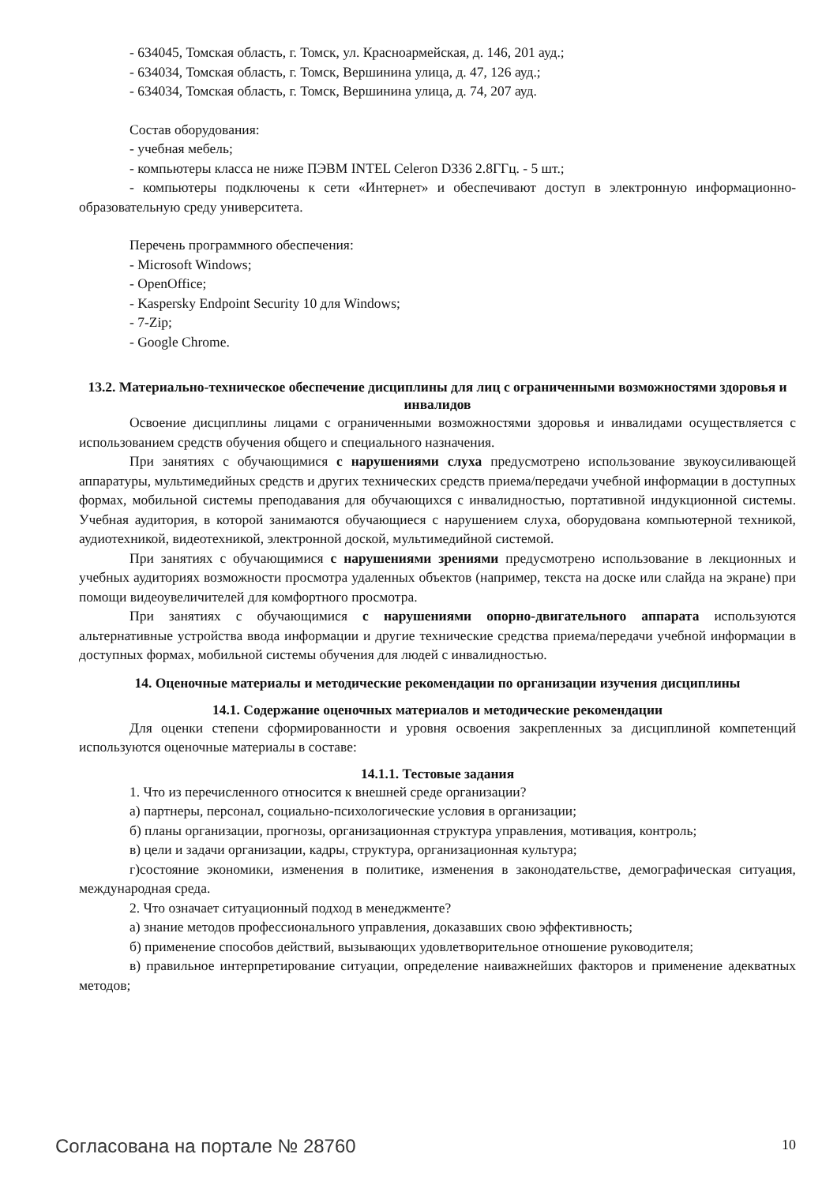- 634045, Томская область, г. Томск, ул. Красноармейская, д. 146, 201 ауд.;
- 634034, Томская область, г. Томск, Вершинина улица, д. 47, 126 ауд.;
- 634034, Томская область, г. Томск, Вершинина улица, д. 74, 207 ауд.
Состав оборудования:
- учебная мебель;
- компьютеры класса не ниже ПЭВМ INTEL Celeron D336 2.8ГГц. - 5 шт.;
- компьютеры подключены к сети «Интернет» и обеспечивают доступ в электронную информационно-образовательную среду университета.
Перечень программного обеспечения:
- Microsoft Windows;
- OpenOffice;
- Kaspersky Endpoint Security 10 для Windows;
- 7-Zip;
- Google Chrome.
13.2. Материально-техническое обеспечение дисциплины для лиц с ограниченными возможностями здоровья и инвалидов
Освоение дисциплины лицами с ограниченными возможностями здоровья и инвалидами осуществляется с использованием средств обучения общего и специального назначения.
При занятиях с обучающимися с нарушениями слуха предусмотрено использование звукоусиливающей аппаратуры, мультимедийных средств и других технических средств приема/передачи учебной информации в доступных формах, мобильной системы преподавания для обучающихся с инвалидностью, портативной индукционной системы. Учебная аудитория, в которой занимаются обучающиеся с нарушением слуха, оборудована компьютерной техникой, аудиотехникой, видеотехникой, электронной доской, мультимедийной системой.
При занятиях с обучающимися с нарушениями зрениями предусмотрено использование в лекционных и учебных аудиториях возможности просмотра удаленных объектов (например, текста на доске или слайда на экране) при помощи видеоувеличителей для комфортного просмотра.
При занятиях с обучающимися с нарушениями опорно-двигательного аппарата используются альтернативные устройства ввода информации и другие технические средства приема/передачи учебной информации в доступных формах, мобильной системы обучения для людей с инвалидностью.
14. Оценочные материалы и методические рекомендации по организации изучения дисциплины
14.1. Содержание оценочных материалов и методические рекомендации
Для оценки степени сформированности и уровня освоения закрепленных за дисциплиной компетенций используются оценочные материалы в составе:
14.1.1. Тестовые задания
1. Что из перечисленного относится к внешней среде организации?
а) партнеры, персонал, социально-психологические условия в организации;
б) планы организации, прогнозы, организационная структура управления, мотивация, контроль;
в) цели и задачи организации, кадры, структура, организационная культура;
г)состояние экономики, изменения в политике, изменения в законодательстве, демографическая ситуация, международная среда.
2. Что означает ситуационный подход в менеджменте?
а) знание методов профессионального управления, доказавших свою эффективность;
б) применение способов действий, вызывающих удовлетворительное отношение руководителя;
в) правильное интерпретирование ситуации, определение наиважнейших факторов и применение адекватных методов;
Согласована на портале № 28760 10